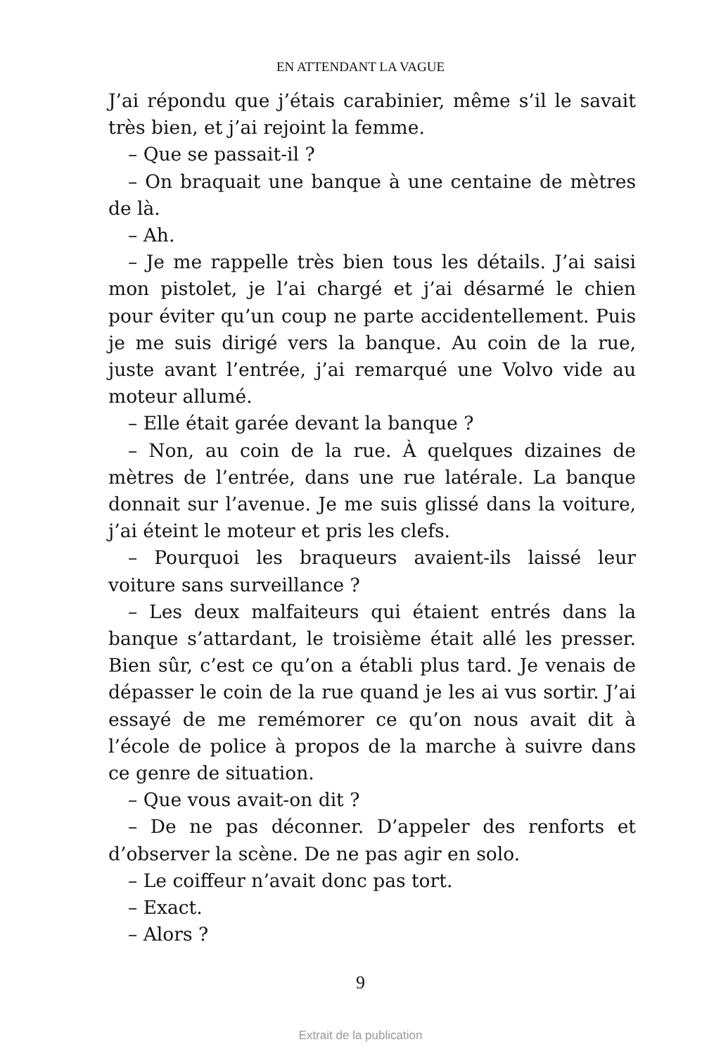EN ATTENDANT LA VAGUE
J’ai répondu que j’étais carabinier, même s’il le savait très bien, et j’ai rejoint la femme.
– Que se passait-il ?
– On braquait une banque à une centaine de mètres de là.
– Ah.
– Je me rappelle très bien tous les détails. J’ai saisi mon pistolet, je l’ai chargé et j’ai désarmé le chien pour éviter qu’un coup ne parte accidentellement. Puis je me suis dirigé vers la banque. Au coin de la rue, juste avant l’entrée, j’ai remarqué une Volvo vide au moteur allumé.
– Elle était garée devant la banque ?
– Non, au coin de la rue. À quelques dizaines de mètres de l’entrée, dans une rue latérale. La banque donnait sur l’avenue. Je me suis glissé dans la voiture, j’ai éteint le moteur et pris les clefs.
– Pourquoi les braqueurs avaient-ils laissé leur voiture sans surveillance ?
– Les deux malfaiteurs qui étaient entrés dans la banque s’attardant, le troisième était allé les presser. Bien sûr, c’est ce qu’on a établi plus tard. Je venais de dépasser le coin de la rue quand je les ai vus sortir. J’ai essayé de me remémorer ce qu’on nous avait dit à l’école de police à propos de la marche à suivre dans ce genre de situation.
– Que vous avait-on dit ?
– De ne pas déconner. D’appeler des renforts et d’observer la scène. De ne pas agir en solo.
– Le coiffeur n’avait donc pas tort.
– Exact.
– Alors ?
9
Extrait de la publication